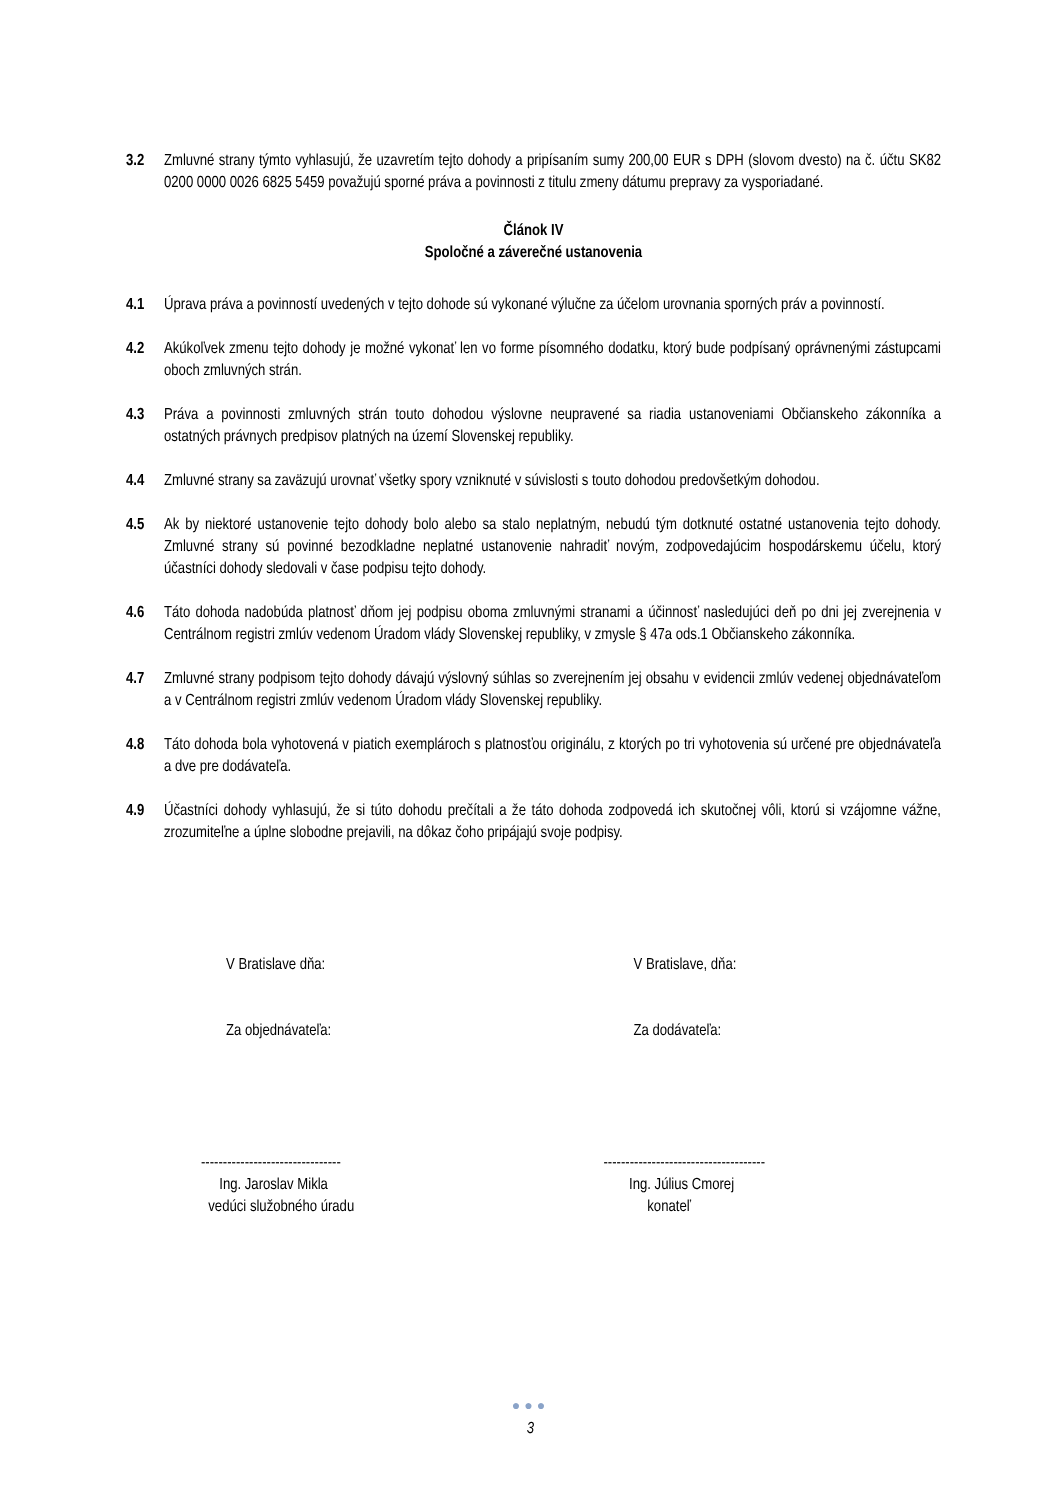3.2 Zmluvné strany týmto vyhlasujú, že uzavretím tejto dohody a pripísaním sumy 200,00 EUR s DPH (slovom dvesto) na č. účtu SK82 0200 0000 0026 6825 5459 považujú sporné práva a povinnosti z titulu zmeny dátumu prepravy za vysporiadané.
Článok IV
Spoločné a záverečné ustanovenia
4.1 Úprava práva a povinností uvedených v tejto dohode sú vykonané výlučne za účelom urovnania sporných práv a povinností.
4.2 Akúkoľvek zmenu tejto dohody je možné vykonať len vo forme písomného dodatku, ktorý bude podpísaný oprávnenými zástupcami oboch zmluvných strán.
4.3 Práva a povinnosti zmluvných strán touto dohodou výslovne neupravené sa riadia ustanoveniami Občianskeho zákonníka a ostatných právnych predpisov platných na území Slovenskej republiky.
4.4 Zmluvné strany sa zaväzujú urovnať všetky spory vzniknuté v súvislosti s touto dohodou predovšetkým dohodou.
4.5 Ak by niektoré ustanovenie tejto dohody bolo alebo sa stalo neplatným, nebudú tým dotknuté ostatné ustanovenia tejto dohody. Zmluvné strany sú povinné bezodkladne neplatné ustanovenie nahradiť novým, zodpovedajúcim hospodárskemu účelu, ktorý účastníci dohody sledovali v čase podpisu tejto dohody.
4.6 Táto dohoda nadobúda platnosť dňom jej podpisu oboma zmluvnými stranami a účinnosť nasledujúci deň po dni jej zverejnenia v Centrálnom registri zmlúv vedenom Úradom vlády Slovenskej republiky, v zmysle § 47a ods.1 Občianskeho zákonníka.
4.7 Zmluvné strany podpisom tejto dohody dávajú výslovný súhlas so zverejnením jej obsahu v evidencii zmlúv vedenej objednávateľom a v Centrálnom registri zmlúv vedenom Úradom vlády Slovenskej republiky.
4.8 Táto dohoda bola vyhotovená v piatich exemplároch s platnosťou originálu, z ktorých po tri vyhotovenia sú určené pre objednávateľa a dve pre dodávateľa.
4.9 Účastníci dohody vyhlasujú, že si túto dohodu prečítali a že táto dohoda zodpovedá ich skutočnej vôli, ktorú si vzájomne vážne, zrozumiteľne a úplne slobodne prejavili, na dôkaz čoho pripájajú svoje podpisy.
V Bratislave dňa:
Za objednávateľa:
V Bratislave, dňa:
Za dodávateľa:
--------------------------------
Ing. Jaroslav Mikla
vedúci služobného úradu
-------------------------------------
Ing. Július Cmorej
konateľ
●●●
3